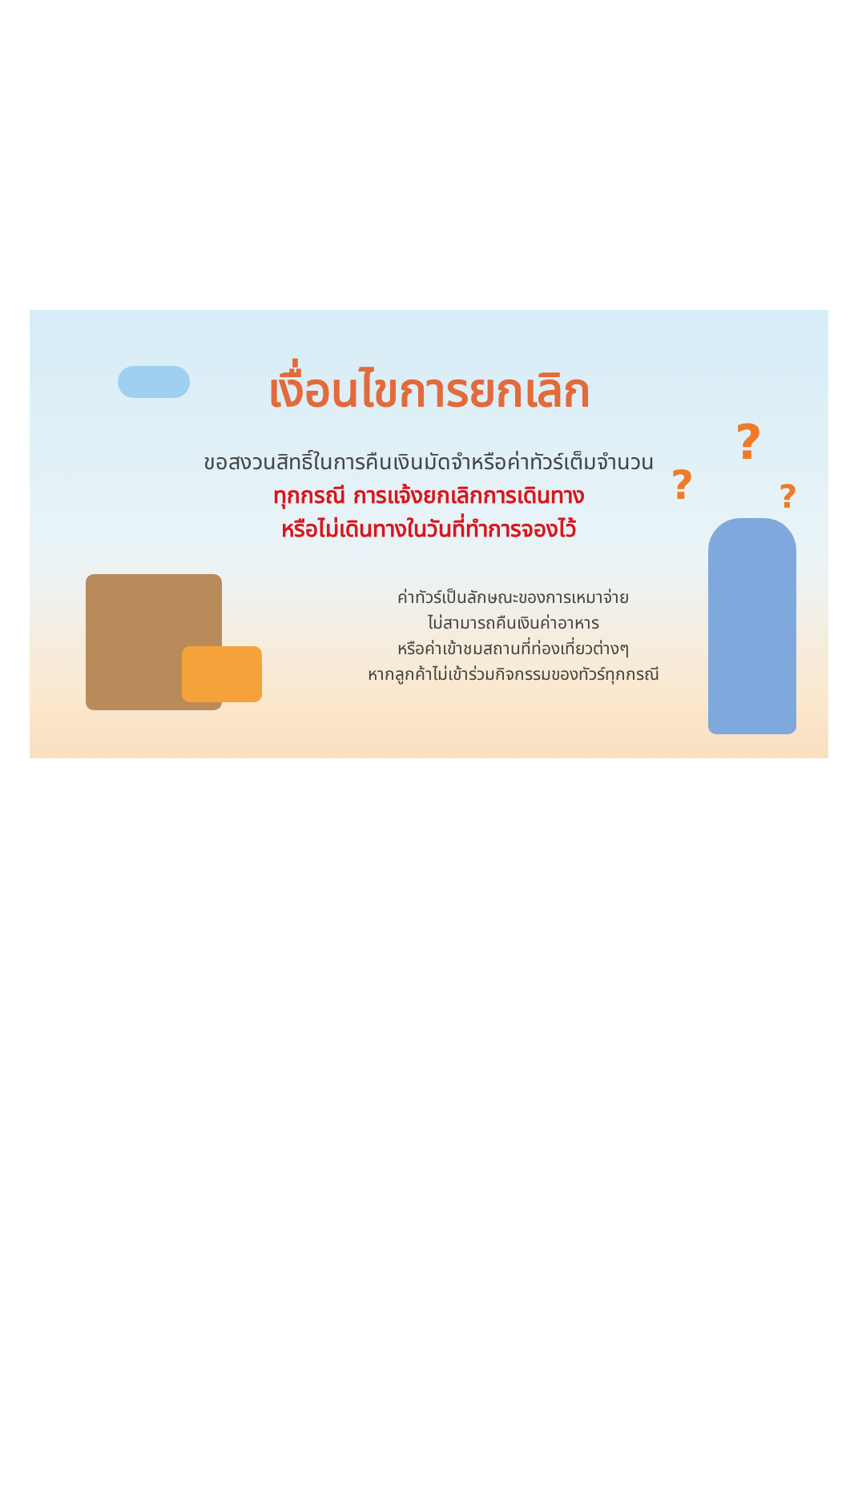?
? ?
เงื่อนไขการยกเลิก
ขอสงวนสิทธิ์ในการคืนเงินมัดจำหรือค่าทัวร์เต็มจำนวน
ทุกกรณี การแจ้งยกเลิกการเดินทาง
หรือไม่เดินทางในวันที่ทำการจองไว้
ค่าทัวร์เป็นลักษณะของการเหมาจ่าย
ไม่สามารถคืนเงินค่าอาหาร
หรือค่าเข้าชมสถานที่ท่องเที่ยวต่างๆ
หากลูกค้าไม่เข้าร่วมกิจกรรมของทัวร์ทุกกรณี